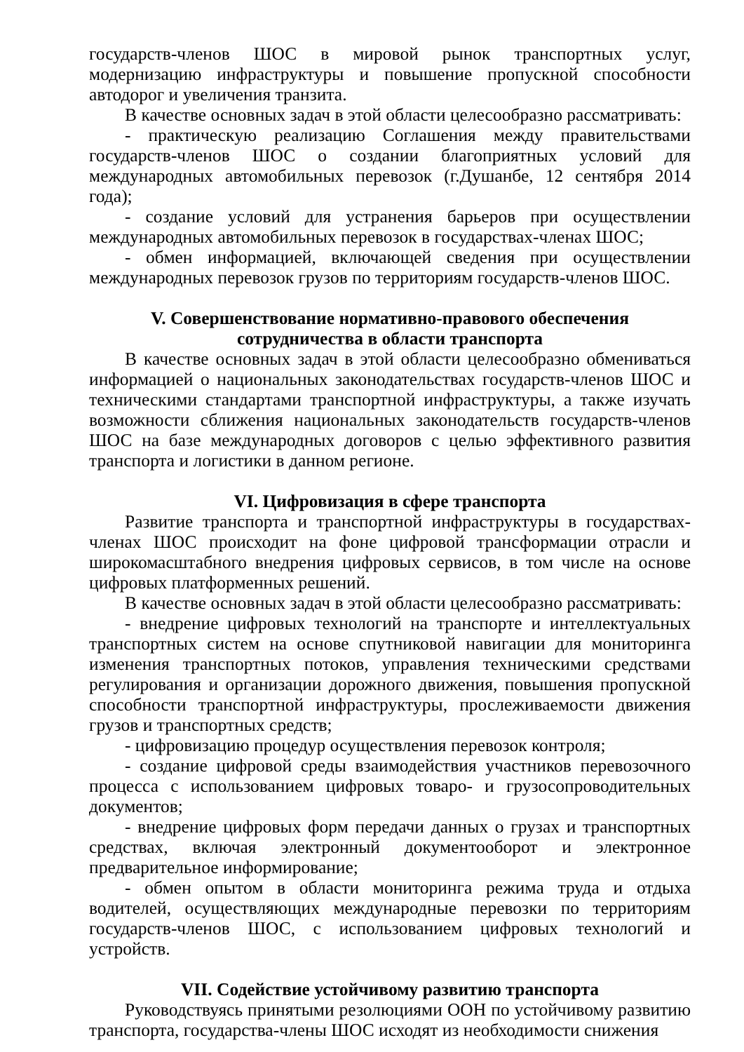государств-членов ШОС в мировой рынок транспортных услуг, модернизацию инфраструктуры и повышение пропускной способности автодорог и увеличения транзита.
В качестве основных задач в этой области целесообразно рассматривать:
- практическую реализацию Соглашения между правительствами государств-членов ШОС о создании благоприятных условий для международных автомобильных перевозок (г.Душанбе, 12 сентября 2014 года);
- создание условий для устранения барьеров при осуществлении международных автомобильных перевозок в государствах-членах ШОС;
- обмен информацией, включающей сведения при осуществлении международных перевозок грузов по территориям государств-членов ШОС.
V. Совершенствование нормативно-правового обеспечения
сотрудничества в области транспорта
В качестве основных задач в этой области целесообразно обмениваться информацией о национальных законодательствах государств-членов ШОС и техническими стандартами транспортной инфраструктуры, а также изучать возможности сближения национальных законодательств государств-членов ШОС на базе международных договоров с целью эффективного развития транспорта и логистики в данном регионе.
VI. Цифровизация в сфере транспорта
Развитие транспорта и транспортной инфраструктуры в государствах-членах ШОС происходит на фоне цифровой трансформации отрасли и широкомасштабного внедрения цифровых сервисов, в том числе на основе цифровых платформенных решений.
В качестве основных задач в этой области целесообразно рассматривать:
- внедрение цифровых технологий на транспорте и интеллектуальных транспортных систем на основе спутниковой навигации для мониторинга изменения транспортных потоков, управления техническими средствами регулирования и организации дорожного движения, повышения пропускной способности транспортной инфраструктуры, прослеживаемости движения грузов и транспортных средств;
- цифровизацию процедур осуществления перевозок контроля;
- создание цифровой среды взаимодействия участников перевозочного процесса с использованием цифровых товаро- и грузосопроводительных документов;
- внедрение цифровых форм передачи данных о грузах и транспортных средствах, включая электронный документооборот и электронное предварительное информирование;
- обмен опытом в области мониторинга режима труда и отдыха водителей, осуществляющих международные перевозки по территориям государств-членов ШОС, с использованием цифровых технологий и устройств.
VII. Содействие устойчивому развитию транспорта
Руководствуясь принятыми резолюциями ООН по устойчивому развитию транспорта, государства-члены ШОС исходят из необходимости снижения